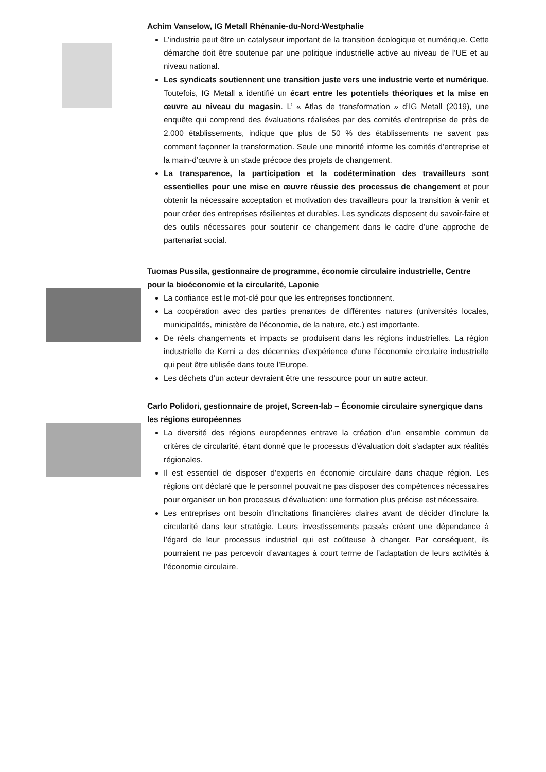Achim Vanselow, IG Metall Rhénanie-du-Nord-Westphalie
L’industrie peut être un catalyseur important de la transition écologique et numérique. Cette démarche doit être soutenue par une politique industrielle active au niveau de l’UE et au niveau national.
Les syndicats soutiennent une transition juste vers une industrie verte et numérique. Toutefois, IG Metall a identifié un écart entre les potentiels théoriques et la mise en œuvre au niveau du magasin. L’ « Atlas de transformation » d’IG Metall (2019), une enquête qui comprend des évaluations réalisées par des comités d’entreprise de près de 2.000 établissements, indique que plus de 50 % des établissements ne savent pas comment façonner la transformation. Seule une minorité informe les comités d’entreprise et la main-d’œuvre à un stade précoce des projets de changement.
La transparence, la participation et la codétermination des travailleurs sont essentielles pour une mise en œuvre réussie des processus de changement et pour obtenir la nécessaire acceptation et motivation des travailleurs pour la transition à venir et pour créer des entreprises résilientes et durables. Les syndicats disposent du savoir-faire et des outils nécessaires pour soutenir ce changement dans le cadre d’une approche de partenariat social.
Tuomas Pussila, gestionnaire de programme, économie circulaire industrielle, Centre pour la bioéconomie et la circularité, Laponie
La confiance est le mot-clé pour que les entreprises fonctionnent.
La coopération avec des parties prenantes de différentes natures (universités locales, municipalités, ministère de l’économie, de la nature, etc.) est importante.
De réels changements et impacts se produisent dans les régions industrielles. La région industrielle de Kemi a des décennies d’expérience d'une l’économie circulaire industrielle qui peut être utilisée dans toute l’Europe.
Les déchets d’un acteur devraient être une ressource pour un autre acteur.
Carlo Polidori, gestionnaire de projet, Screen-lab – Économie circulaire synergique dans les régions européennes
La diversité des régions européennes entrave la création d’un ensemble commun de critères de circularité, étant donné que le processus d’évaluation doit s’adapter aux réalités régionales.
Il est essentiel de disposer d’experts en économie circulaire dans chaque région. Les régions ont déclaré que le personnel pouvait ne pas disposer des compétences nécessaires pour organiser un bon processus d’évaluation: une formation plus précise est nécessaire.
Les entreprises ont besoin d’incitations financières claires avant de décider d’inclure la circularité dans leur stratégie. Leurs investissements passés créent une dépendance à l’égard de leur processus industriel qui est coûteuse à changer. Par conséquent, ils pourraient ne pas percevoir d’avantages à court terme de l’adaptation de leurs activités à l’économie circulaire.